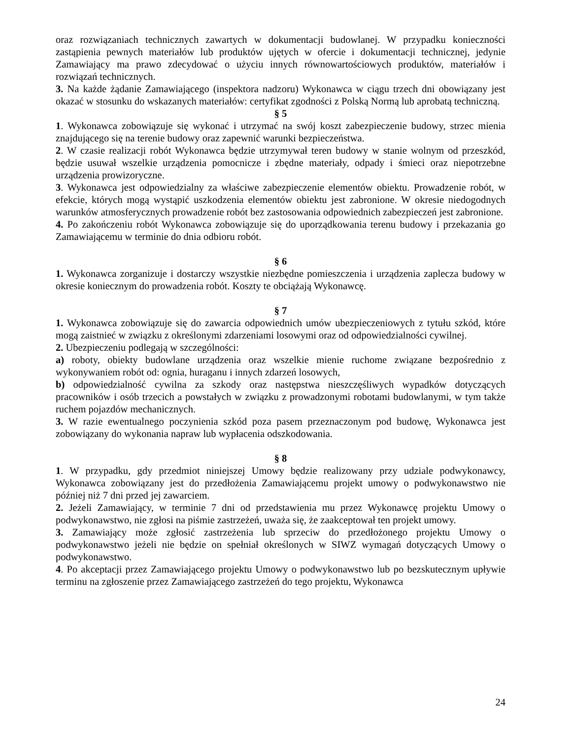oraz rozwiązaniach technicznych zawartych w dokumentacji budowlanej. W przypadku konieczności zastąpienia pewnych materiałów lub produktów ujętych w ofercie i dokumentacji technicznej, jedynie Zamawiający ma prawo zdecydować o użyciu innych równowartościowych produktów, materiałów i rozwiązań technicznych.
3. Na każde żądanie Zamawiającego (inspektora nadzoru) Wykonawca w ciągu trzech dni obowiązany jest okazać w stosunku do wskazanych materiałów: certyfikat zgodności z Polską Normą lub aprobatą techniczną.
§ 5
1. Wykonawca zobowiązuje się wykonać i utrzymać na swój koszt zabezpieczenie budowy, strzec mienia znajdującego się na terenie budowy oraz zapewnić warunki bezpieczeństwa.
2. W czasie realizacji robót Wykonawca będzie utrzymywał teren budowy w stanie wolnym od przeszkód, będzie usuwał wszelkie urządzenia pomocnicze i zbędne materiały, odpady i śmieci oraz niepotrzebne urządzenia prowizoryczne.
3. Wykonawca jest odpowiedzialny za właściwe zabezpieczenie elementów obiektu. Prowadzenie robót, w efekcie, których mogą wystąpić uszkodzenia elementów obiektu jest zabronione. W okresie niedogodnych warunków atmosferycznych prowadzenie robót bez zastosowania odpowiednich zabezpieczeń jest zabronione.
4. Po zakończeniu robót Wykonawca zobowiązuje się do uporządkowania terenu budowy i przekazania go Zamawiającemu w terminie do dnia odbioru robót.
§ 6
1. Wykonawca zorganizuje i dostarczy wszystkie niezbędne pomieszczenia i urządzenia zaplecza budowy w okresie koniecznym do prowadzenia robót. Koszty te obciążają Wykonawcę.
§ 7
1. Wykonawca zobowiązuje się do zawarcia odpowiednich umów ubezpieczeniowych z tytułu szkód, które mogą zaistnieć w związku z określonymi zdarzeniami losowymi oraz od odpowiedzialności cywilnej.
2. Ubezpieczeniu podlegają w szczególności:
a) roboty, obiekty budowlane urządzenia oraz wszelkie mienie ruchome związane bezpośrednio z wykonywaniem robót od: ognia, huraganu i innych zdarzeń losowych,
b) odpowiedzialność cywilna za szkody oraz następstwa nieszczęśliwych wypadków dotyczących pracowników i osób trzecich a powstałych w związku z prowadzonymi robotami budowlanymi, w tym także ruchem pojazdów mechanicznych.
3. W razie ewentualnego poczynienia szkód poza pasem przeznaczonym pod budowę, Wykonawca jest zobowiązany do wykonania napraw lub wypłacenia odszkodowania.
§ 8
1. W przypadku, gdy przedmiot niniejszej Umowy będzie realizowany przy udziale podwykonawcy, Wykonawca zobowiązany jest do przedłożenia Zamawiającemu projekt umowy o podwykonawstwo nie później niż 7 dni przed jej zawarciem.
2. Jeżeli Zamawiający, w terminie 7 dni od przedstawienia mu przez Wykonawcę projektu Umowy o podwykonawstwo, nie zgłosi na piśmie zastrzeżeń, uważa się, że zaakceptował ten projekt umowy.
3. Zamawiający może zgłosić zastrzeżenia lub sprzeciw do przedłożonego projektu Umowy o podwykonawstwo jeżeli nie będzie on spełniał określonych w SIWZ wymagań dotyczących Umowy o podwykonawstwo.
4. Po akceptacji przez Zamawiającego projektu Umowy o podwykonawstwo lub po bezskutecznym upływie terminu na zgłoszenie przez Zamawiającego zastrzeżeń do tego projektu, Wykonawca
24